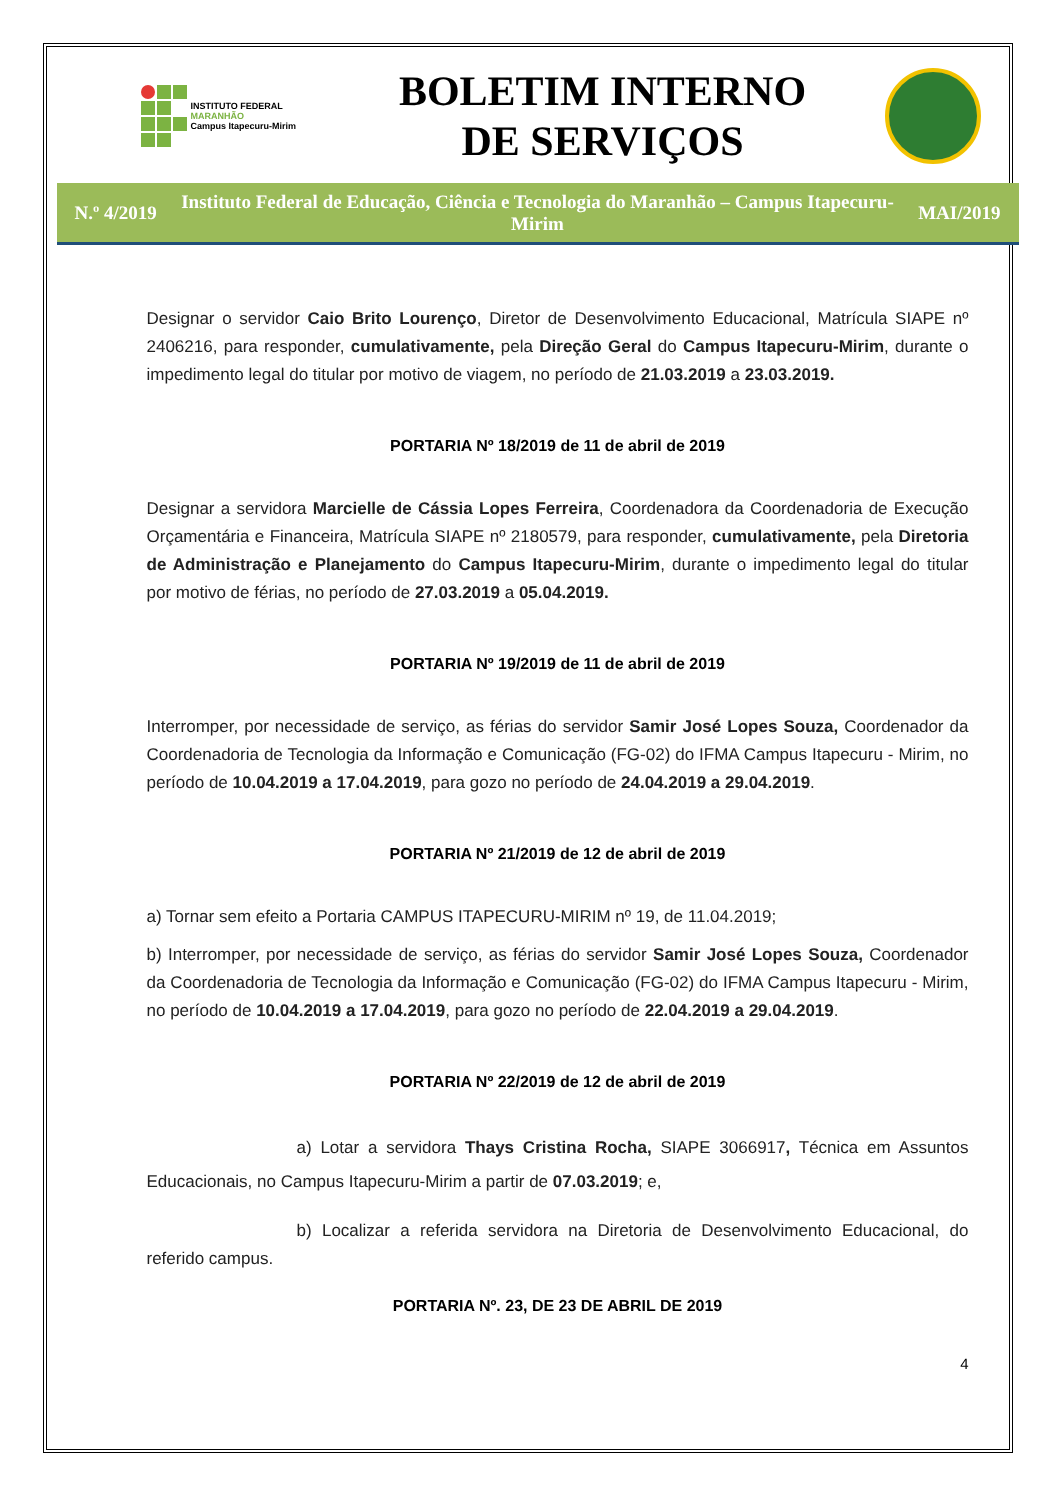INSTITUTO FEDERAL
MARANHÃO
Campus Itapecuru-Mirim
BOLETIM INTERNO
DE SERVIÇOS
N.º 4/2019 Instituto Federal de Educação, Ciência e Tecnologia do Maranhão – Campus Itapecuru-Mirim MAI/2019
Designar o servidor Caio Brito Lourenço, Diretor de Desenvolvimento Educacional, Matrícula SIAPE nº 2406216, para responder, cumulativamente, pela Direção Geral do Campus Itapecuru-Mirim, durante o impedimento legal do titular por motivo de viagem, no período de 21.03.2019 a 23.03.2019.
PORTARIA Nº 18/2019 de 11 de abril de 2019
Designar a servidora Marcielle de Cássia Lopes Ferreira, Coordenadora da Coordenadoria de Execução Orçamentária e Financeira, Matrícula SIAPE nº 2180579, para responder, cumulativamente, pela Diretoria de Administração e Planejamento do Campus Itapecuru-Mirim, durante o impedimento legal do titular por motivo de férias, no período de 27.03.2019 a 05.04.2019.
PORTARIA Nº 19/2019 de 11 de abril de 2019
Interromper, por necessidade de serviço, as férias do servidor Samir José Lopes Souza, Coordenador da Coordenadoria de Tecnologia da Informação e Comunicação (FG-02) do IFMA Campus Itapecuru - Mirim, no período de 10.04.2019 a 17.04.2019, para gozo no período de 24.04.2019 a 29.04.2019.
PORTARIA Nº 21/2019 de 12 de abril de 2019
a) Tornar sem efeito a Portaria CAMPUS ITAPECURU-MIRIM nº 19, de 11.04.2019;
b) Interromper, por necessidade de serviço, as férias do servidor Samir José Lopes Souza, Coordenador da Coordenadoria de Tecnologia da Informação e Comunicação (FG-02) do IFMA Campus Itapecuru - Mirim, no período de 10.04.2019 a 17.04.2019, para gozo no período de 22.04.2019 a 29.04.2019.
PORTARIA Nº 22/2019 de 12 de abril de 2019
a) Lotar a servidora Thays Cristina Rocha, SIAPE 3066917, Técnica em Assuntos Educacionais, no Campus Itapecuru-Mirim a partir de 07.03.2019; e,
b) Localizar a referida servidora na Diretoria de Desenvolvimento Educacional, do referido campus.
PORTARIA Nº. 23, DE 23 DE ABRIL DE 2019
4